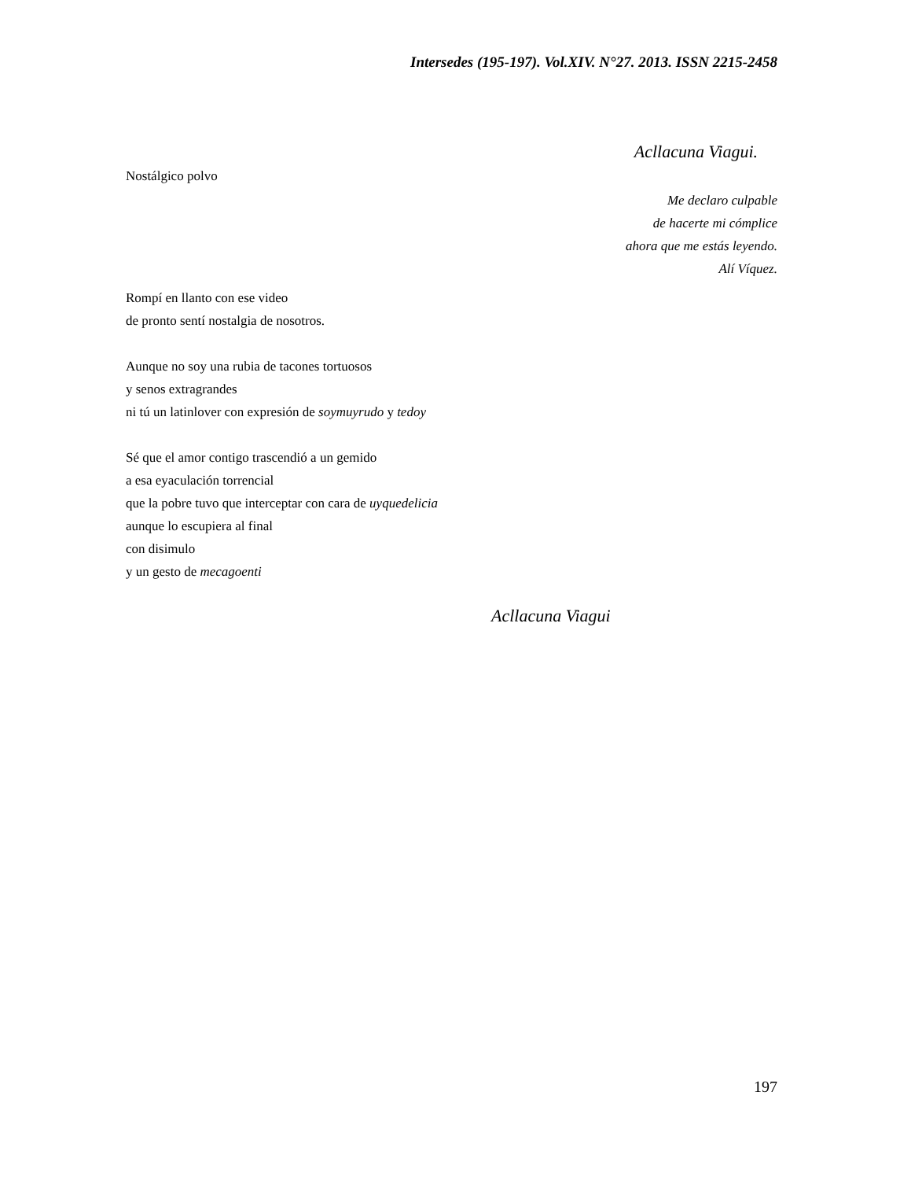Intersedes (195-197). Vol.XIV. N°27. 2013. ISSN 2215-2458
Acllacuna Viagui.
Nostálgico polvo
Me declaro culpable
de hacerte mi cómplice
ahora que me estás leyendo.
Alí Víquez.
Rompí en llanto con ese video
de pronto sentí nostalgia de nosotros.
Aunque no soy una rubia de tacones tortuosos
y senos extragrandes
ni tú un latinlover con expresión de soymuyrudo y tedoy
Sé que el amor contigo trascendió a un gemido
a esa eyaculación torrencial
que la pobre tuvo que interceptar con cara de uyquedelicia
aunque lo escupiera al final
con disimulo
y un gesto de mecagoenti
Acllacuna Viagui
197